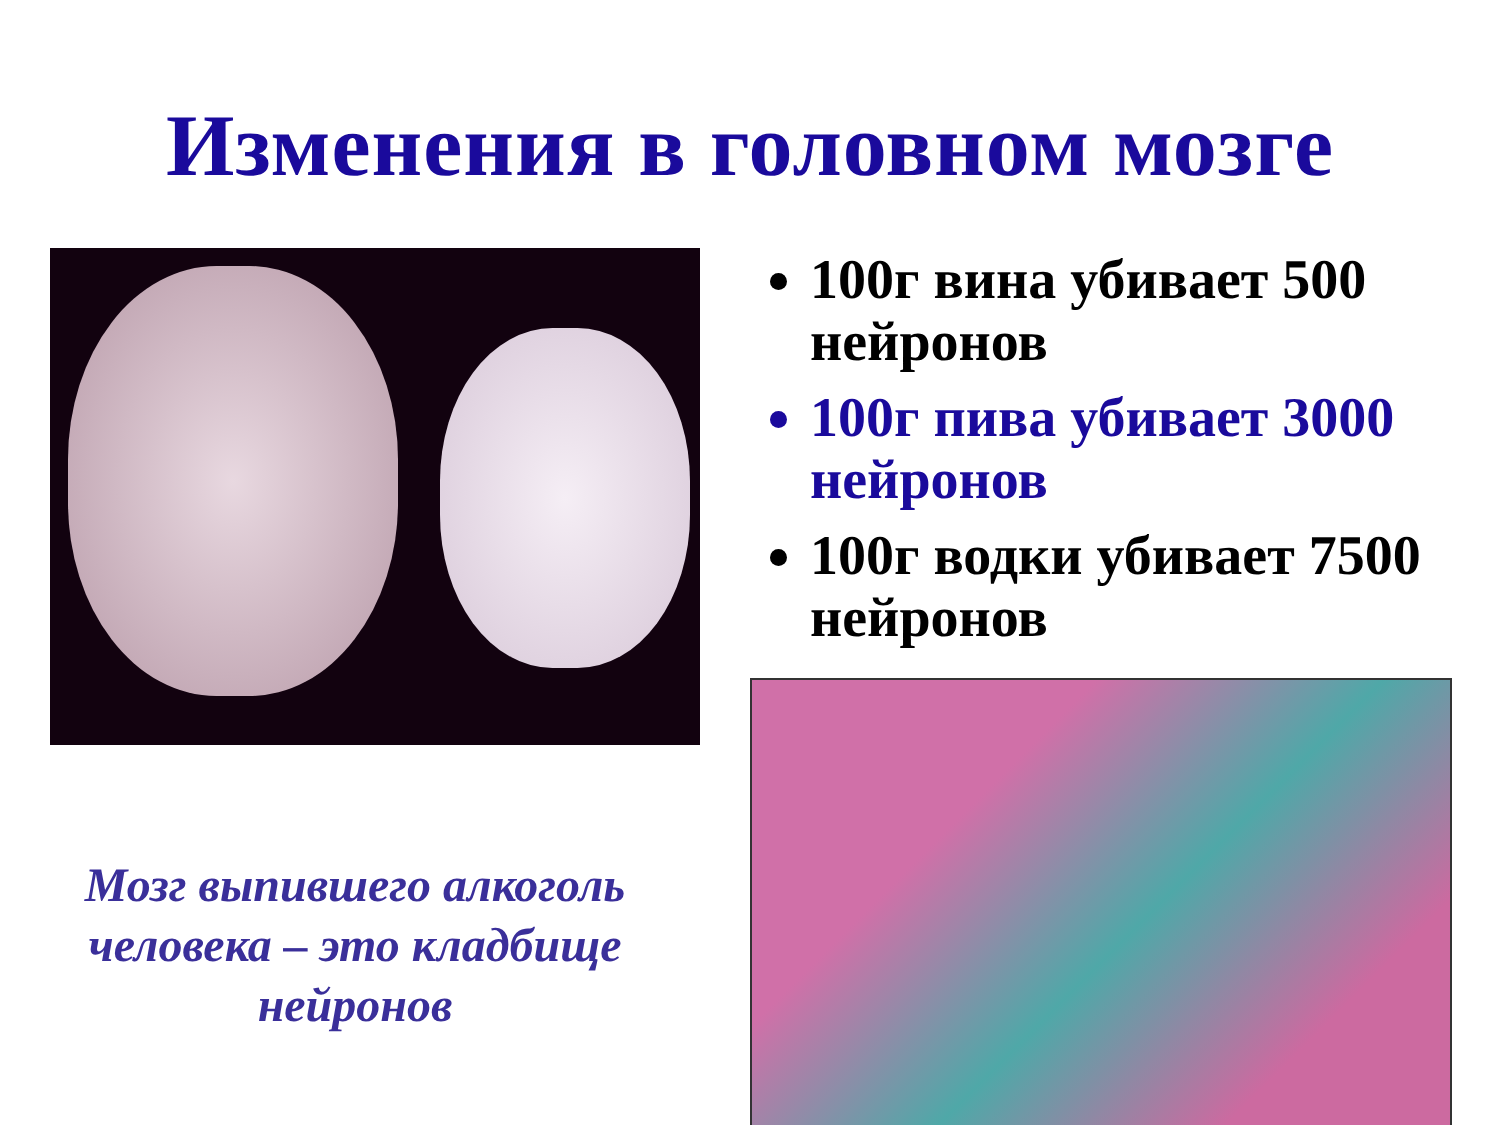Изменения в головном мозге
Мозг выпившего алкоголь
человека – это кладбище
нейронов
100г вина убивает 500 нейронов
100г пива убивает 3000 нейронов
100г водки убивает 7500 нейронов